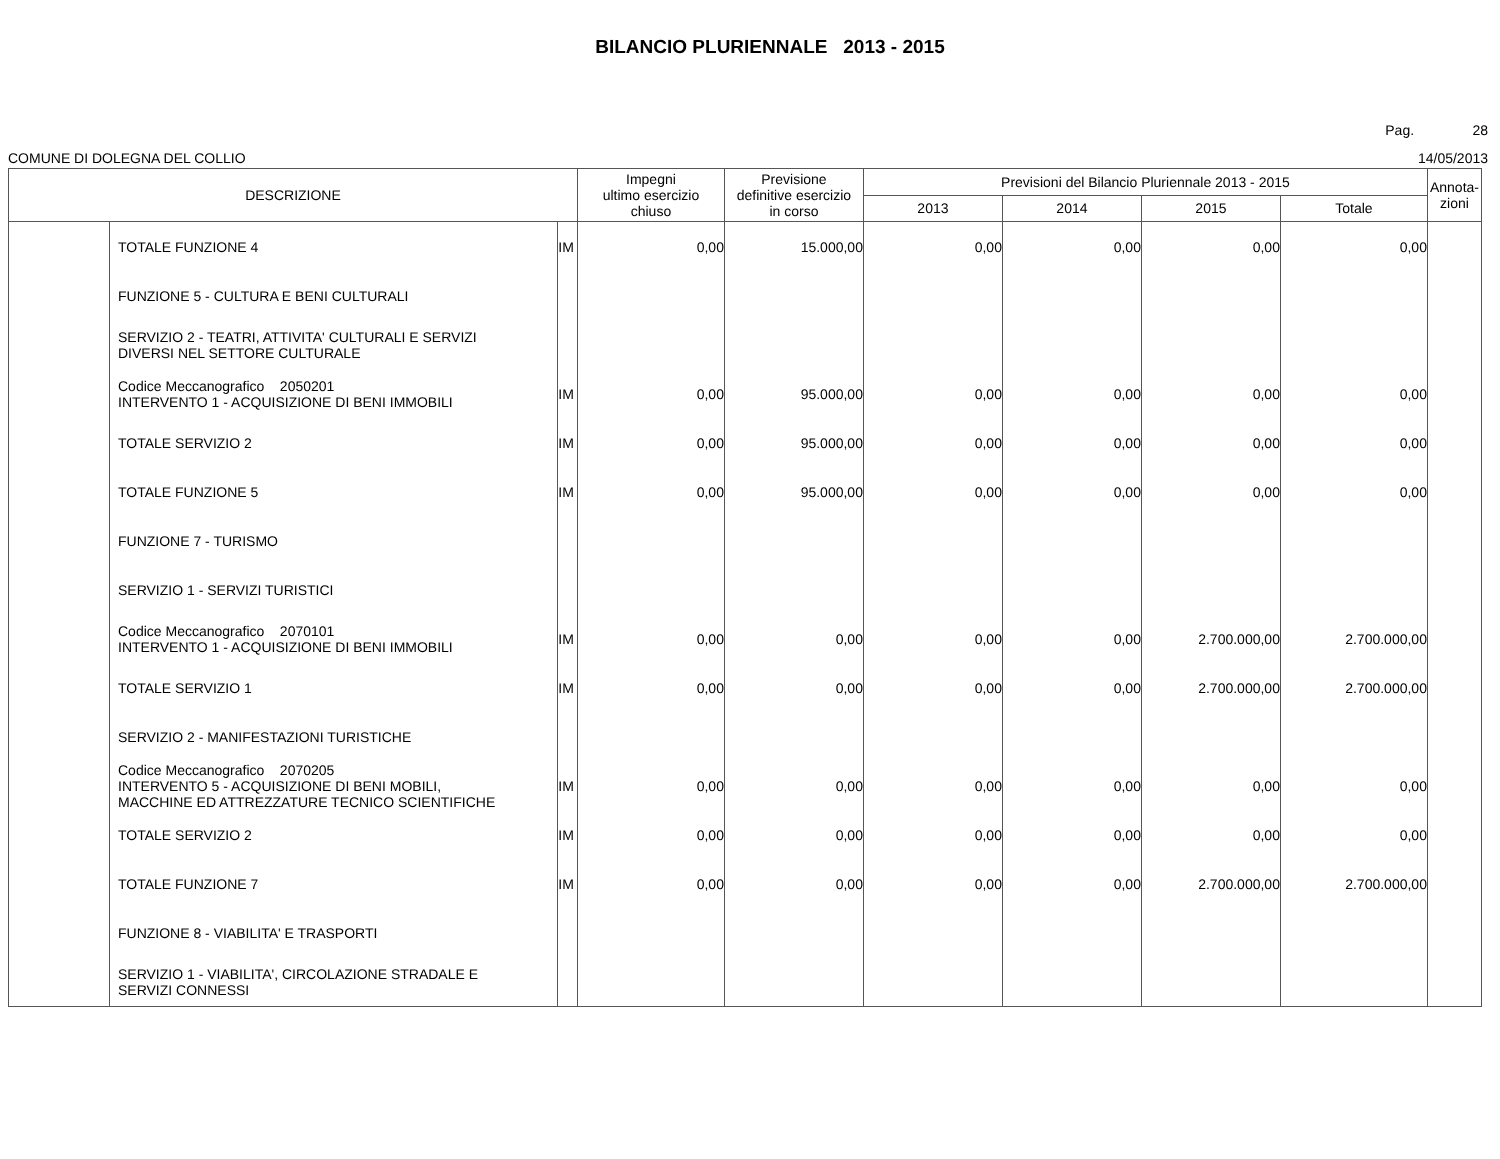BILANCIO PLURIENNALE 2013 - 2015
Pag. 28
COMUNE DI DOLEGNA DEL COLLIO 14/05/2013
| DESCRIZIONE | | | Impegni ultimo esercizio chiuso | Previsione definitive esercizio in corso | Previsioni del Bilancio Pluriennale 2013 - 2015 | | | | Annota- zioni |
| --- | --- | --- | --- | --- | --- | --- | --- | --- | --- |
| | | | | | 2013 | 2014 | 2015 | Totale | |
| | TOTALE FUNZIONE 4 | IM | 0,00 | 15.000,00 | 0,00 | 0,00 | 0,00 | 0,00 | |
| | FUNZIONE 5 - CULTURA E BENI CULTURALI | | | | | | | | |
| | SERVIZIO 2 - TEATRI, ATTIVITA' CULTURALI E SERVIZI DIVERSI NEL SETTORE CULTURALE | | | | | | | | |
| | Codice Meccanografico 2050201 INTERVENTO 1 - ACQUISIZIONE DI BENI IMMOBILI | IM | 0,00 | 95.000,00 | 0,00 | 0,00 | 0,00 | 0,00 | |
| | TOTALE SERVIZIO 2 | IM | 0,00 | 95.000,00 | 0,00 | 0,00 | 0,00 | 0,00 | |
| | TOTALE FUNZIONE 5 | IM | 0,00 | 95.000,00 | 0,00 | 0,00 | 0,00 | 0,00 | |
| | FUNZIONE 7 - TURISMO | | | | | | | | |
| | SERVIZIO 1 - SERVIZI TURISTICI | | | | | | | | |
| | Codice Meccanografico 2070101 INTERVENTO 1 - ACQUISIZIONE DI BENI IMMOBILI | IM | 0,00 | 0,00 | 0,00 | 0,00 | 2.700.000,00 | 2.700.000,00 | |
| | TOTALE SERVIZIO 1 | IM | 0,00 | 0,00 | 0,00 | 0,00 | 2.700.000,00 | 2.700.000,00 | |
| | SERVIZIO 2 - MANIFESTAZIONI TURISTICHE | | | | | | | | |
| | Codice Meccanografico 2070205 INTERVENTO 5 - ACQUISIZIONE DI BENI MOBILI, MACCHINE ED ATTREZZATURE TECNICO SCIENTIFICHE | IM | 0,00 | 0,00 | 0,00 | 0,00 | 0,00 | 0,00 | |
| | TOTALE SERVIZIO 2 | IM | 0,00 | 0,00 | 0,00 | 0,00 | 0,00 | 0,00 | |
| | TOTALE FUNZIONE 7 | IM | 0,00 | 0,00 | 0,00 | 0,00 | 2.700.000,00 | 2.700.000,00 | |
| | FUNZIONE 8 - VIABILITA' E TRASPORTI | | | | | | | | |
| | SERVIZIO 1 - VIABILITA', CIRCOLAZIONE STRADALE E SERVIZI CONNESSI | | | | | | | | |